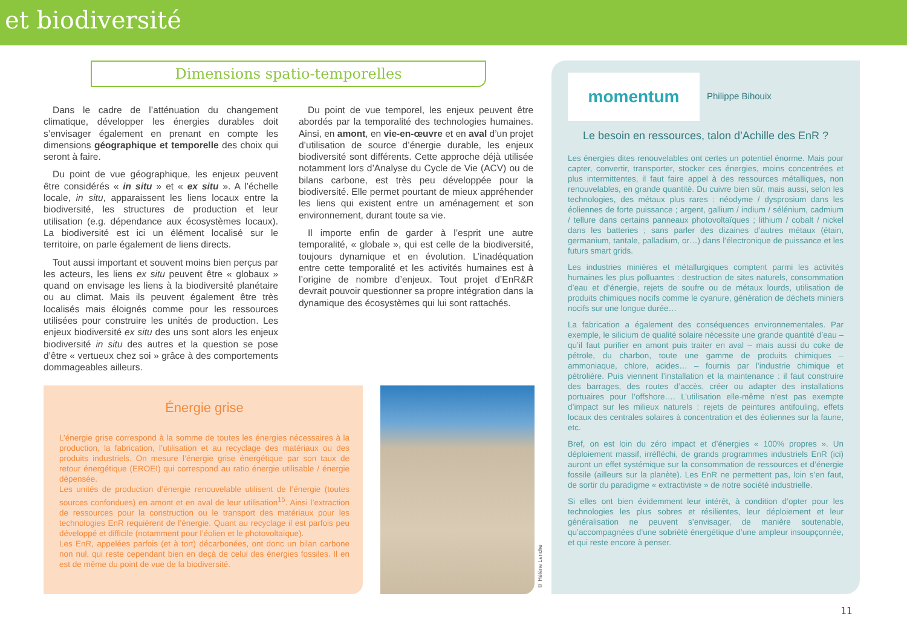et biodiversité
Dimensions spatio-temporelles
Dans le cadre de l’atténuation du changement climatique, développer les énergies durables doit s’envisager également en prenant en compte les dimensions géographique et temporelle des choix qui seront à faire.
Du point de vue géographique, les enjeux peuvent être considérés « in situ » et « ex situ ». A l’échelle locale, in situ, apparaissent les liens locaux entre la biodiversité, les structures de production et leur utilisation (e.g. dépendance aux écosystèmes locaux). La biodiversité est ici un élément localisé sur le territoire, on parle également de liens directs.
Tout aussi important et souvent moins bien perçus par les acteurs, les liens ex situ peuvent être « globaux » quand on envisage les liens à la biodiversité planétaire ou au climat. Mais ils peuvent également être très localisés mais éloignés comme pour les ressources utilisées pour construire les unités de production. Les enjeux biodiversité ex situ des uns sont alors les enjeux biodiversité in situ des autres et la question se pose d’être « vertueux chez soi » grâce à des comportements dommageables ailleurs.
Du point de vue temporel, les enjeux peuvent être abordés par la temporalité des technologies humaines. Ainsi, en amont, en vie-en-œuvre et en aval d’un projet d’utilisation de source d’énergie durable, les enjeux biodiversité sont différents. Cette approche déjà utilisée notamment lors d’Analyse du Cycle de Vie (ACV) ou de bilans carbone, est très peu développée pour la biodiversité. Elle permet pourtant de mieux appréhender les liens qui existent entre un aménagement et son environnement, durant toute sa vie.
Il importe enfin de garder à l’esprit une autre temporalité, « globale », qui est celle de la biodiversité, toujours dynamique et en évolution. L’inadéquation entre cette temporalité et les activités humaines est à l’origine de nombre d’enjeux. Tout projet d’EnR&R devrait pouvoir questionner sa propre intégration dans la dynamique des écosystèmes qui lui sont rattachés.
Énergie grise
L’énergie grise correspond à la somme de toutes les énergies nécessaires à la production, la fabrication, l’utilisation et au recyclage des matériaux ou des produits industriels. On mesure l’énergie grise énergétique par son taux de retour énergétique (EROEI) qui correspond au ratio énergie utilisable / énergie dépensée.
Les unités de production d’énergie renouvelable utilisent de l’énergie (toutes sources confondues) en amont et en aval de leur utilisation<sup>15</sup>. Ainsi l’extraction de ressources pour la construction ou le transport des matériaux pour les technologies EnR requièrent de l’énergie. Quant au recyclage il est parfois peu développé et difficile (notamment pour l’éolien et le photovoltaïque).
Les EnR, appelées parfois (et à tort) décarbonées, ont donc un bilan carbone non nul, qui reste cependant bien en deçà de celui des énergies fossiles. Il en est de même du point de vue de la biodiversité.
© Hélène Leriche
momentum Philippe Bihouix
Le besoin en ressources, talon d’Achille des EnR ?
Les énergies dites renouvelables ont certes un potentiel énorme. Mais pour capter, convertir, transporter, stocker ces énergies, moins concentrées et plus intermittentes, il faut faire appel à des ressources métalliques, non renouvelables, en grande quantité. Du cuivre bien sûr, mais aussi, selon les technologies, des métaux plus rares : néodyme / dysprosium dans les éoliennes de forte puissance ; argent, gallium / indium / sélénium, cadmium / tellure dans certains panneaux photovoltaïques ; lithium / cobalt / nickel dans les batteries ; sans parler des dizaines d’autres métaux (étain, germanium, tantale, palladium, or…) dans l’électronique de puissance et les futurs smart grids.
Les industries minières et métallurgiques comptent parmi les activités humaines les plus polluantes : destruction de sites naturels, consommation d’eau et d’énergie, rejets de soufre ou de métaux lourds, utilisation de produits chimiques nocifs comme le cyanure, génération de déchets miniers nocifs sur une longue durée…
La fabrication a également des conséquences environnementales. Par exemple, le silicium de qualité solaire nécessite une grande quantité d’eau – qu’il faut purifier en amont puis traiter en aval – mais aussi du coke de pétrole, du charbon, toute une gamme de produits chimiques – ammoniaque, chlore, acides… – fournis par l’industrie chimique et pétrolière. Puis viennent l’installation et la maintenance : il faut construire des barrages, des routes d’accès, créer ou adapter des installations portuaires pour l’offshore…. L’utilisation elle-même n’est pas exempte d’impact sur les milieux naturels : rejets de peintures antifouling, effets locaux des centrales solaires à concentration et des éoliennes sur la faune, etc.
Bref, on est loin du zéro impact et d’énergies « 100% propres ». Un déploiement massif, irréfléchi, de grands programmes industriels EnR (ici) auront un effet systémique sur la consommation de ressources et d’énergie fossile (ailleurs sur la planète). Les EnR ne permettent pas, loin s’en faut, de sortir du paradigme « extractiviste » de notre société industrielle.
Si elles ont bien évidemment leur intérêt, à condition d’opter pour les technologies les plus sobres et résilientes, leur déploiement et leur généralisation ne peuvent s’envisager, de manière soutenable, qu’accompagnées d’une sobriété énergétique d’une ampleur insoupçonnée, et qui reste encore à penser.
11